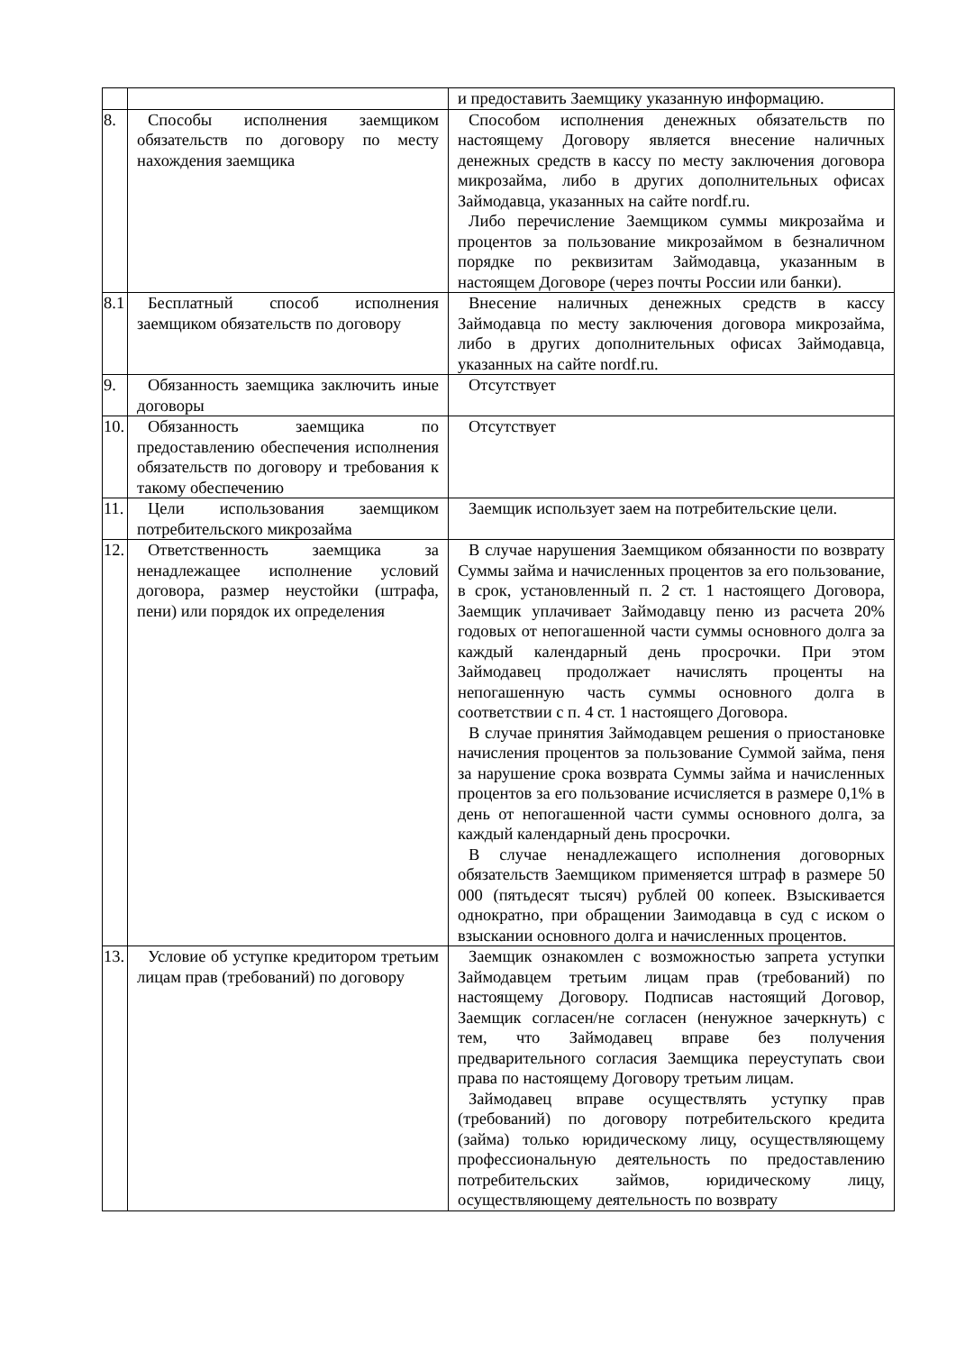| | | и предоставить Заемщику указанную информацию. |
| 8. | Способы исполнения заемщиком обязательств по договору по месту нахождения заемщика | Способом исполнения денежных обязательств по настоящему Договору является внесение наличных денежных средств в кассу по месту заключения договора микрозайма, либо в других дополнительных офисах Займодавца, указанных на сайте nordf.ru. Либо перечисление Заемщиком суммы микрозайма и процентов за пользование микрозаймом в безналичном порядке по реквизитам Займодавца, указанным в настоящем Договоре (через почты России или банки). |
| 8.1 | Бесплатный способ исполнения заемщиком обязательств по договору | Внесение наличных денежных средств в кассу Займодавца по месту заключения договора микрозайма, либо в других дополнительных офисах Займодавца, указанных на сайте nordf.ru. |
| 9. | Обязанность заемщика заключить иные договоры | Отсутствует |
| 10. | Обязанность заемщика по предоставлению обеспечения исполнения обязательств по договору и требования к такому обеспечению | Отсутствует |
| 11. | Цели использования заемщиком потребительского микрозайма | Заемщик использует заем на потребительские цели. |
| 12. | Ответственность заемщика за ненадлежащее исполнение условий договора, размер неустойки (штрафа, пени) или порядок их определения | В случае нарушения Заемщиком обязанности по возврату Суммы займа и начисленных процентов за его пользование, в срок, установленный п. 2 ст. 1 настоящего Договора, Заемщик уплачивает Займодавцу пеню из расчета 20% годовых от непогашенной части суммы основного долга за каждый календарный день просрочки. При этом Займодавец продолжает начислять проценты на непогашенную часть суммы основного долга в соответствии с п. 4 ст. 1 настоящего Договора. В случае принятия Займодавцем решения о приостановке начисления процентов за пользование Суммой займа, пеня за нарушение срока возврата Суммы займа и начисленных процентов за его пользование исчисляется в размере 0,1% в день от непогашенной части суммы основного долга, за каждый календарный день просрочки. В случае ненадлежащего исполнения договорных обязательств Заемщиком применяется штраф в размере 50 000 (пятьдесят тысяч) рублей 00 копеек. Взыскивается однократно, при обращении Заимодавца в суд с иском о взыскании основного долга и начисленных процентов. |
| 13. | Условие об уступке кредитором третьим лицам прав (требований) по договору | Заемщик ознакомлен с возможностью запрета уступки Займодавцем третьим лицам прав (требований) по настоящему Договору. Подписав настоящий Договор, Заемщик согласен/не согласен (ненужное зачеркнуть) с тем, что Займодавец вправе без получения предварительного согласия Заемщика переуступать свои права по настоящему Договору третьим лицам. Займодавец вправе осуществлять уступку прав (требований) по договору потребительского кредита (займа) только юридическому лицу, осуществляющему профессиональную деятельность по предоставлению потребительских займов, юридическому лицу, осуществляющему деятельность по возврату |